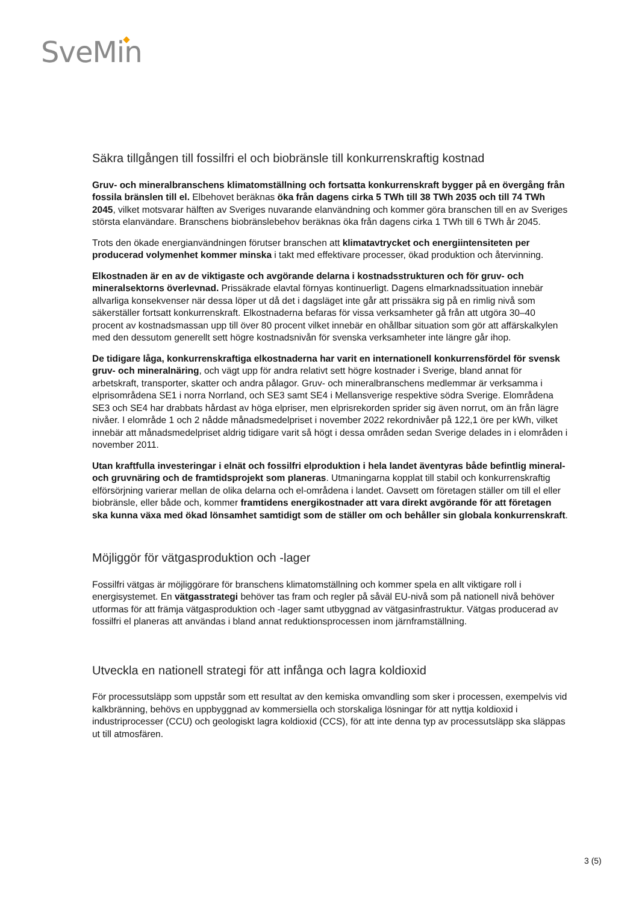SveMin
Säkra tillgången till fossilfri el och biobränsle till konkurrenskraftig kostnad
Gruv- och mineralbranschens klimatomställning och fortsatta konkurrenskraft bygger på en övergång från fossila bränslen till el. Elbehovet beräknas öka från dagens cirka 5 TWh till 38 TWh 2035 och till 74 TWh 2045, vilket motsvarar hälften av Sveriges nuvarande elanvändning och kommer göra branschen till en av Sveriges största elanvändare. Branschens biobränslebehov beräknas öka från dagens cirka 1 TWh till 6 TWh år 2045.
Trots den ökade energianvändningen förutser branschen att klimatavtrycket och energiintensiteten per producerad volymenhet kommer minska i takt med effektivare processer, ökad produktion och återvinning.
Elkostnaden är en av de viktigaste och avgörande delarna i kostnadsstrukturen och för gruv- och mineralsektorns överlevnad. Prissäkrade elavtal förnyas kontinuerligt. Dagens elmarknadssituation innebär allvarliga konsekvenser när dessa löper ut då det i dagsläget inte går att prissäkra sig på en rimlig nivå som säkerställer fortsatt konkurrenskraft. Elkostnaderna befaras för vissa verksamheter gå från att utgöra 30–40 procent av kostnadsmassan upp till över 80 procent vilket innebär en ohållbar situation som gör att affärskalkylen med den dessutom generellt sett högre kostnadsnivån för svenska verksamheter inte längre går ihop.
De tidigare låga, konkurrenskraftiga elkostnaderna har varit en internationell konkurrensfördel för svensk gruv- och mineralnäring, och vägt upp för andra relativt sett högre kostnader i Sverige, bland annat för arbetskraft, transporter, skatter och andra pålagor. Gruv- och mineralbranschens medlemmar är verksamma i elprisområdena SE1 i norra Norrland, och SE3 samt SE4 i Mellansverige respektive södra Sverige. Elområdena SE3 och SE4 har drabbats hårdast av höga elpriser, men elprisrekorden sprider sig även norrut, om än från lägre nivåer. I elområde 1 och 2 nådde månadsmedelpriset i november 2022 rekordnivåer på 122,1 öre per kWh, vilket innebär att månadsmedelpriset aldrig tidigare varit så högt i dessa områden sedan Sverige delades in i elområden i november 2011.
Utan kraftfulla investeringar i elnät och fossilfri elproduktion i hela landet äventyras både befintlig mineral- och gruvnäring och de framtidsprojekt som planeras. Utmaningarna kopplat till stabil och konkurrenskraftig elförsörjning varierar mellan de olika delarna och el-områdena i landet. Oavsett om företagen ställer om till el eller biobränsle, eller både och, kommer framtidens energikostnader att vara direkt avgörande för att företagen ska kunna växa med ökad lönsamhet samtidigt som de ställer om och behåller sin globala konkurrenskraft.
Möjliggör för vätgasproduktion och -lager
Fossilfri vätgas är möjliggörare för branschens klimatomställning och kommer spela en allt viktigare roll i energisystemet. En vätgasstrategi behöver tas fram och regler på såväl EU-nivå som på nationell nivå behöver utformas för att främja vätgasproduktion och -lager samt utbyggnad av vätgasinfrastruktur. Vätgas producerad av fossilfri el planeras att användas i bland annat reduktionsprocessen inom järnframställning.
Utveckla en nationell strategi för att infånga och lagra koldioxid
För processutsläpp som uppstår som ett resultat av den kemiska omvandling som sker i processen, exempelvis vid kalkbränning, behövs en uppbyggnad av kommersiella och storskaliga lösningar för att nyttja koldioxid i industriprocesser (CCU) och geologiskt lagra koldioxid (CCS), för att inte denna typ av processutsläpp ska släppas ut till atmosfären.
3 (5)